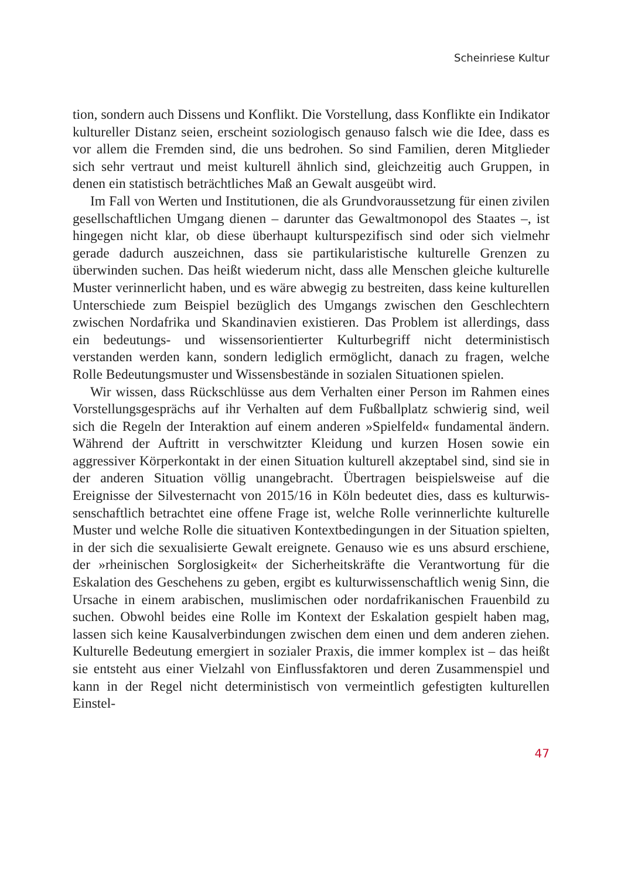Scheinriese Kultur
tion, sondern auch Dissens und Konflikt. Die Vorstellung, dass Konflikte ein Indikator kultureller Distanz seien, erscheint soziologisch genauso falsch wie die Idee, dass es vor allem die Fremden sind, die uns bedrohen. So sind Familien, deren Mitglieder sich sehr vertraut und meist kulturell ähnlich sind, gleichzeitig auch Gruppen, in denen ein statistisch beträcht­liches Maß an Gewalt ausgeübt wird.
Im Fall von Werten und Institutionen, die als Grundvoraussetzung für einen zivilen gesellschaftlichen Umgang dienen – darunter das Gewalt­monopol des Staates –, ist hingegen nicht klar, ob diese überhaupt kul­turspezifisch sind oder sich vielmehr gerade dadurch auszeichnen, dass sie partikularistische kulturelle Grenzen zu überwinden suchen. Das heißt wiederum nicht, dass alle Menschen gleiche kulturelle Muster verinnerlicht haben, und es wäre abwegig zu bestreiten, dass keine kulturellen Unter­schiede zum Beispiel bezüglich des Umgangs zwischen den Geschlechtern zwischen Nordafrika und Skandinavien existieren. Das Problem ist aller­dings, dass ein bedeutungs- und wissensorientierter Kulturbegriff nicht deterministisch verstanden werden kann, sondern lediglich ermöglicht, danach zu fragen, welche Rolle Bedeutungsmuster und Wissensbestände in sozialen Situationen spielen.
Wir wissen, dass Rückschlüsse aus dem Verhalten einer Person im Rah­men eines Vorstellungsgesprächs auf ihr Verhalten auf dem Fußballplatz schwierig sind, weil sich die Regeln der Interaktion auf einem anderen »Spielfeld« fundamental ändern. Während der Auftritt in verschwitzter Kleidung und kurzen Hosen sowie ein aggressiver Körperkontakt in der einen Situation kulturell akzeptabel sind, sind sie in der anderen Situ­ation völlig unangebracht. Übertragen beispielsweise auf die Ereignisse der Silvesternacht von 2015/16 in Köln bedeutet dies, dass es kulturwis­senschaftlich betrachtet eine offene Frage ist, welche Rolle verinnerlichte kulturelle Muster und welche Rolle die situativen Kontextbedingungen in der Situation spielten, in der sich die sexualisierte Gewalt ereignete. Genauso wie es uns absurd erschiene, der »rheinischen Sorglosigkeit« der Sicherheitskräfte die Verantwortung für die Eskalation des Geschehens zu geben, ergibt es kulturwissenschaftlich wenig Sinn, die Ursache in einem arabischen, muslimischen oder nordafrikanischen Frauenbild zu suchen. Obwohl beides eine Rolle im Kontext der Eskalation gespielt haben mag, lassen sich keine Kausalverbindungen zwischen dem einen und dem anderen ziehen. Kulturelle Bedeutung emergiert in sozialer Praxis, die immer komplex ist – das heißt sie entsteht aus einer Vielzahl von Einflussfaktoren und deren Zusammenspiel und kann in der Regel nicht deterministisch von vermeintlich gefestigten kulturellen Einstel-
47